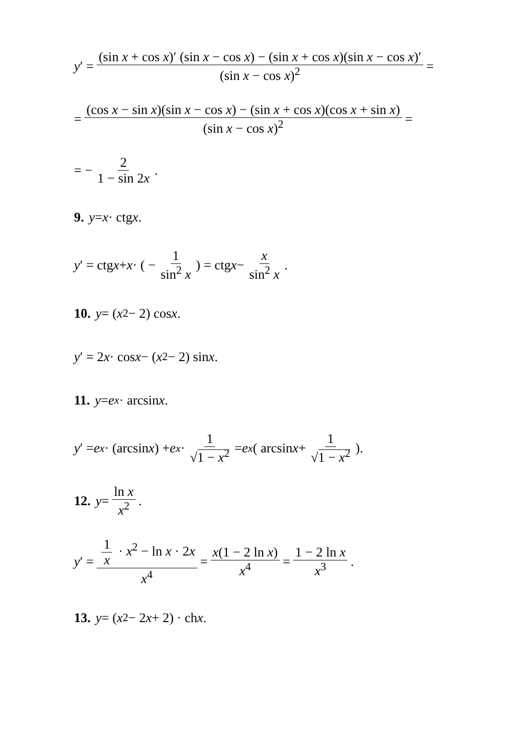y ′ = (sin x + cos x)′ (sin x − cos x) − (sin x + cos x)(sin x − cos x)′ (sin x − cos x)<sup>2</sup> =
= (cos x − sin x)(sin x − cos x) − (sin x + cos x)(cos x + sin x) (sin x − cos x)<sup>2</sup> =
= − 2 1 − sin 2x.
9. y = x · ctg x .
y ′ = ctg x + x · ( − 1 sin<sup>2</sup> x ) = ctg x − x sin<sup>2</sup> x.
10. y = (x<sup>2</sup> − 2) cos x .
y ′ = 2 x · cos x − (x<sup>2</sup> − 2) sin x .
11. y = e<sup>x</sup> · arcsin x .
y ′ = e<sup>x</sup> · (arcsin x) + e<sup>x</sup> · 1 √1 − x<sup>2</sup> = e<sup>x</sup> ( arcsin x + 1 √1 − x<sup>2</sup> ).
12. y = ln x x<sup>2</sup>.
y ′ = 1 x · x<sup>2</sup> − ln x · 2x x<sup>4</sup> = x(1 − 2 ln x) x<sup>4</sup> = 1 − 2 ln x x<sup>3</sup>.
13. y = (x<sup>2</sup> − 2 x + 2) · ch x .